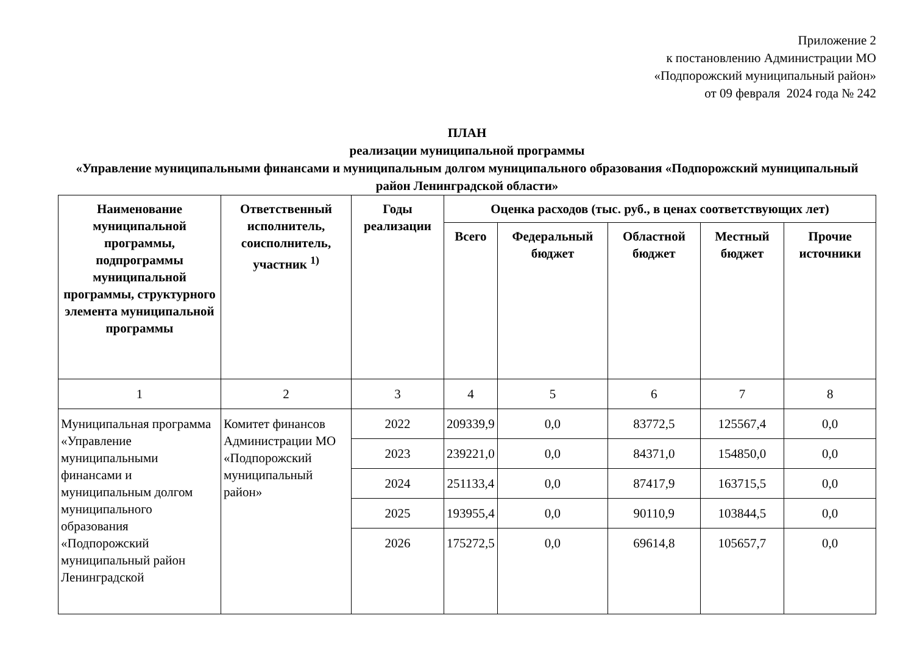Приложение 2
к постановлению Администрации МО
«Подпорожский муниципальный район»
от 09 февраля 2024 года № 242
ПЛАН
реализации муниципальной программы
«Управление муниципальными финансами и муниципальным долгом муниципального образования «Подпорожский муниципальный район Ленинградской области»
| Наименование муниципальной программы, подпрограммы муниципальной программы, структурного элемента муниципальной программы | Ответственный исполнитель, соисполнитель, участник <sup>1)</sup> | Годы реализации | Оценка расходов (тыс. руб., в ценах соответствующих лет) | | | | |
| --- | --- | --- | --- | --- | --- | --- | --- |
| | | | Всего | Федеральный бюджет | Областной бюджет | Местный бюджет | Прочие источники |
| 1 | 2 | 3 | 4 | 5 | 6 | 7 | 8 |
| Муниципальная программа «Управление муниципальными финансами и муниципальным долгом муниципального образования «Подпорожский муниципальный район Ленинградской | Комитет финансов Администрации МО «Подпорожский муниципальный район» | 2022 | 209339,9 | 0,0 | 83772,5 | 125567,4 | 0,0 |
| | | 2023 | 239221,0 | 0,0 | 84371,0 | 154850,0 | 0,0 |
| | | 2024 | 251133,4 | 0,0 | 87417,9 | 163715,5 | 0,0 |
| | | 2025 | 193955,4 | 0,0 | 90110,9 | 103844,5 | 0,0 |
| | | 2026 | 175272,5 | 0,0 | 69614,8 | 105657,7 | 0,0 |